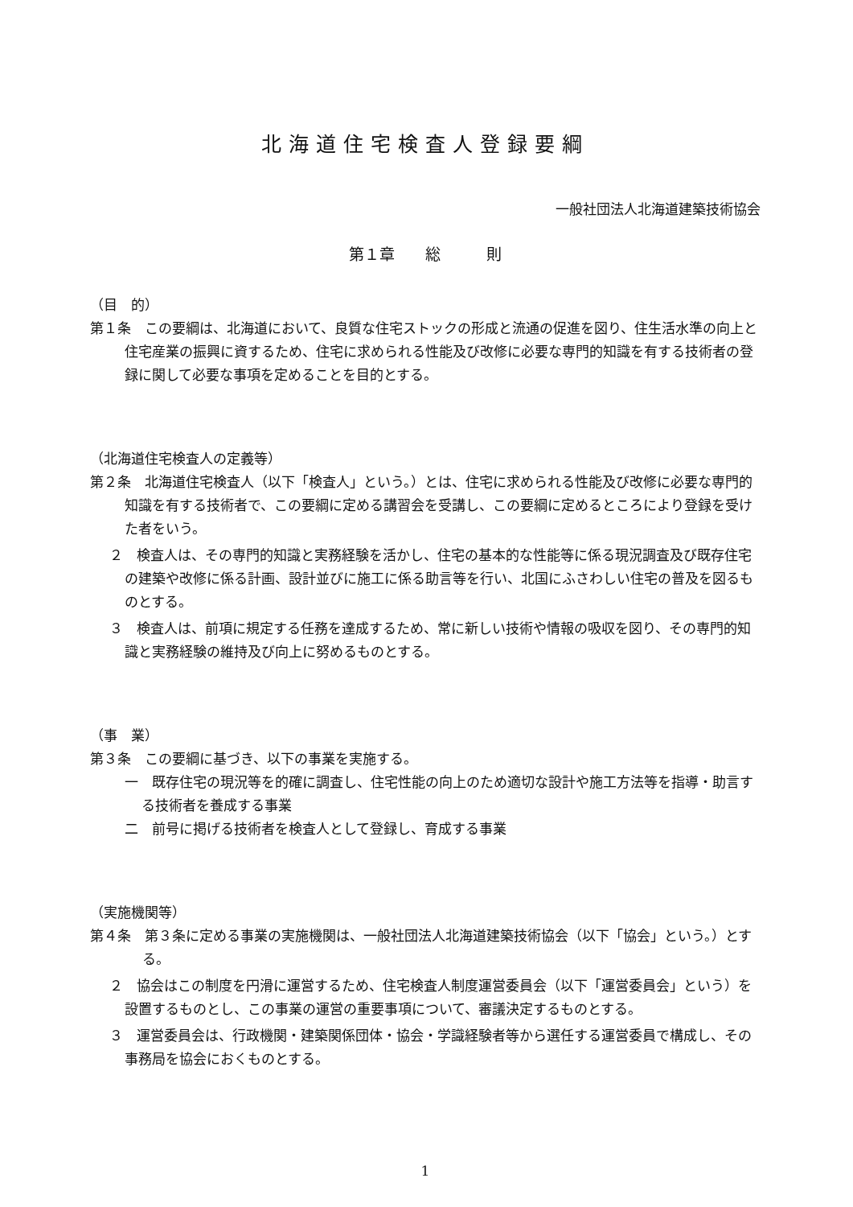北海道住宅検査人登録要綱
一般社団法人北海道建築技術協会
第１章　　総　　　則
（目　的）
第１条　この要綱は、北海道において、良質な住宅ストックの形成と流通の促進を図り、住生活水準の向上と住宅産業の振興に資するため、住宅に求められる性能及び改修に必要な専門的知識を有する技術者の登録に関して必要な事項を定めることを目的とする。
（北海道住宅検査人の定義等）
第２条　北海道住宅検査人（以下「検査人」という。）とは、住宅に求められる性能及び改修に必要な専門的知識を有する技術者で、この要綱に定める講習会を受講し、この要綱に定めるところにより登録を受けた者をいう。
２　検査人は、その専門的知識と実務経験を活かし、住宅の基本的な性能等に係る現況調査及び既存住宅の建築や改修に係る計画、設計並びに施工に係る助言等を行い、北国にふさわしい住宅の普及を図るものとする。
３　検査人は、前項に規定する任務を達成するため、常に新しい技術や情報の吸収を図り、その専門的知識と実務経験の維持及び向上に努めるものとする。
（事　業）
第３条　この要綱に基づき、以下の事業を実施する。
一　既存住宅の現況等を的確に調査し、住宅性能の向上のため適切な設計や施工方法等を指導・助言する技術者を養成する事業
二　前号に掲げる技術者を検査人として登録し、育成する事業
（実施機関等）
第４条　第３条に定める事業の実施機関は、一般社団法人北海道建築技術協会（以下「協会」という。）とする。
２　協会はこの制度を円滑に運営するため、住宅検査人制度運営委員会（以下「運営委員会」という）を設置するものとし、この事業の運営の重要事項について、審議決定するものとする。
３　運営委員会は、行政機関・建築関係団体・協会・学識経験者等から選任する運営委員で構成し、その事務局を協会におくものとする。
1